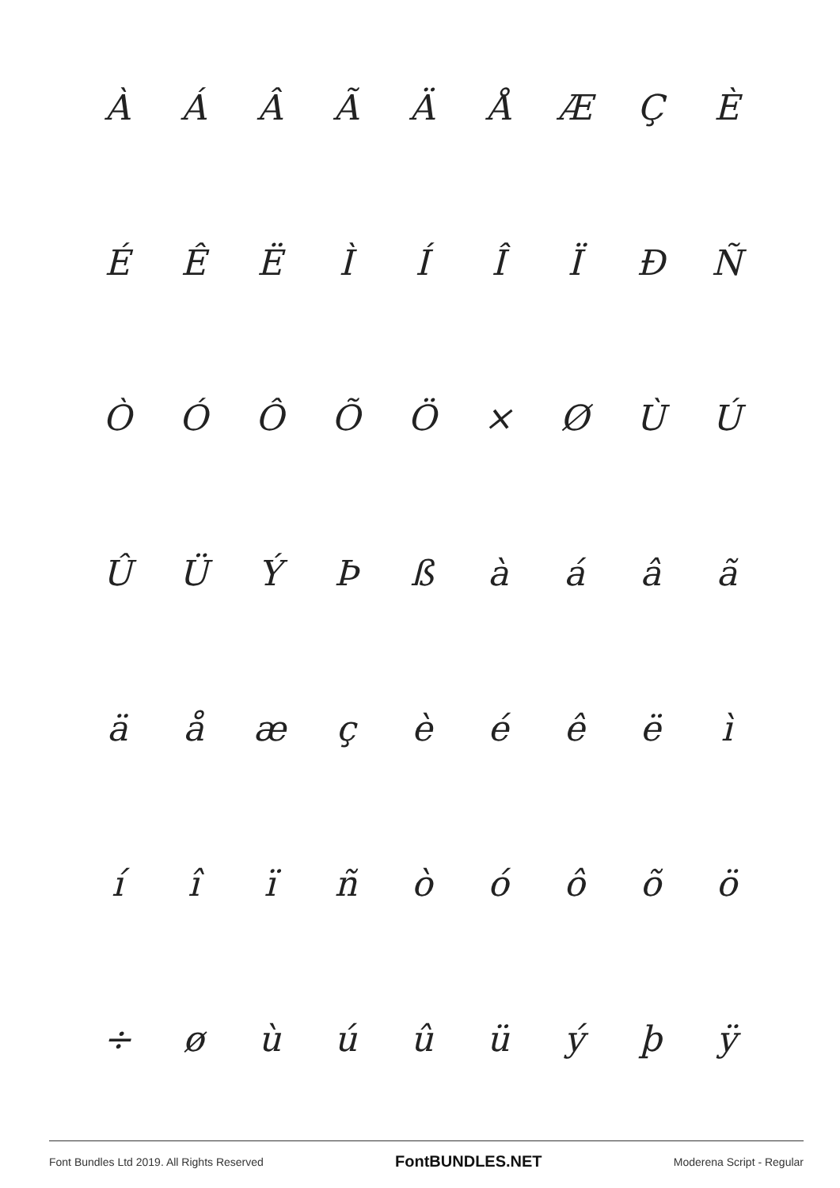ÀÁÂÃÄÅÆÇÈ
ÉÊËÌÍÎÏÐÑ
ÒÓÔÕÖ × ØÙÚ
ÛÜÝÞßàáâã
äåæçèéêëì
íîïñòóôõö
÷ øùúûüýþÿ
Font Bundles Ltd 2019. All Rights Reserved FontBUNDLES.NET Moderena Script - Regular